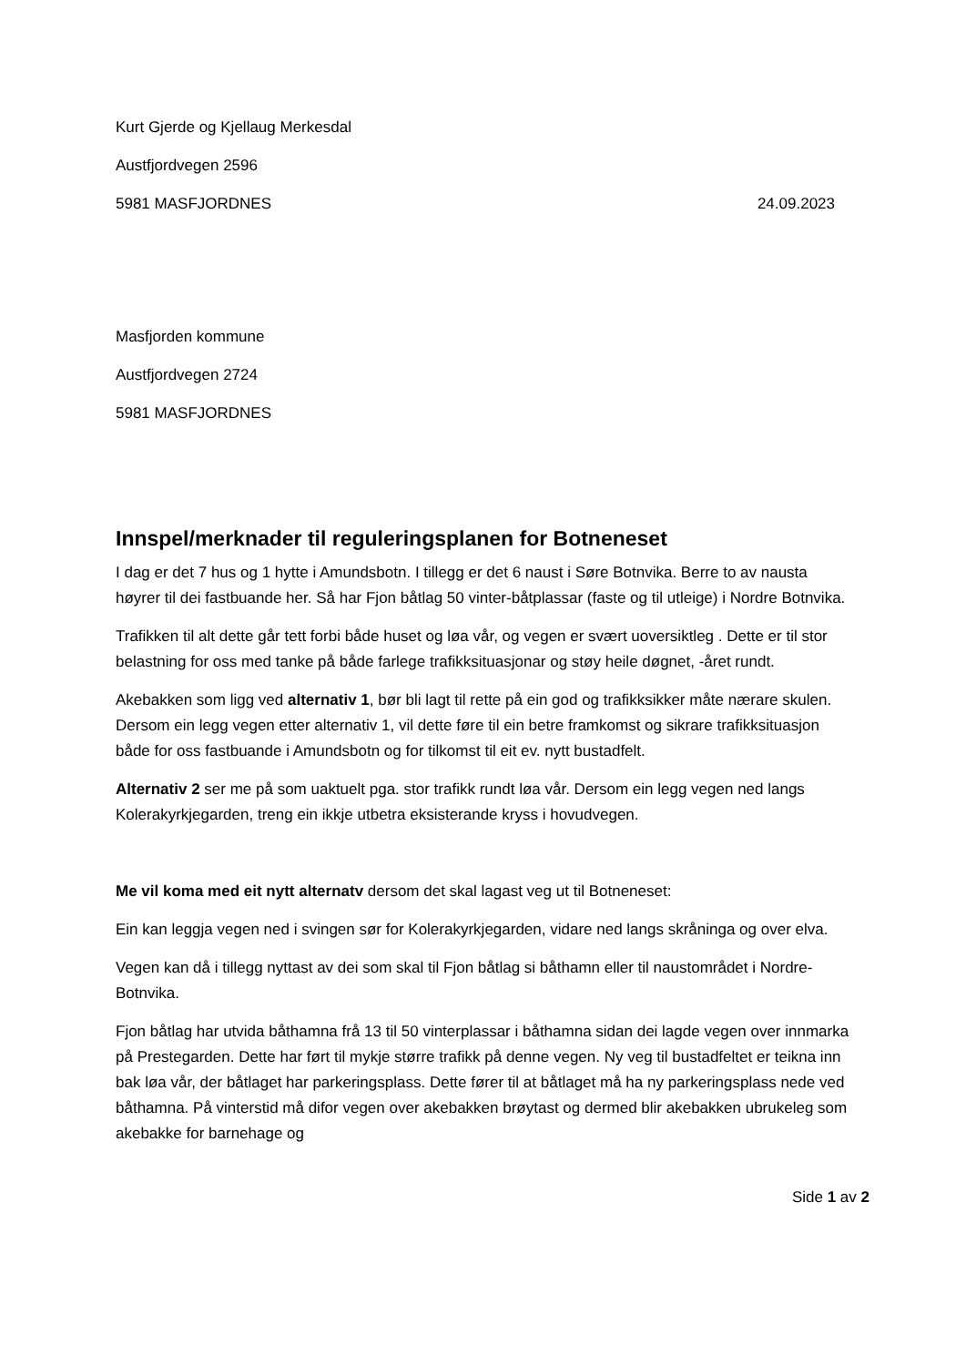Kurt Gjerde og Kjellaug Merkesdal
Austfjordvegen 2596
5981 MASFJORDNES 24.09.2023
Masfjorden kommune
Austfjordvegen 2724
5981 MASFJORDNES
Innspel/merknader til reguleringsplanen for Botneneset
I dag er det 7 hus og 1 hytte i Amundsbotn. I tillegg er det 6 naust i Søre Botnvika. Berre to av nausta høyrer til dei fastbuande her. Så har Fjon båtlag 50 vinter-båtplassar (faste og til utleige) i Nordre Botnvika.
Trafikken til alt dette går tett forbi både huset og løa vår, og vegen er svært uoversiktleg . Dette er til stor belastning for oss med tanke på både farlege trafikksituasjonar og støy heile døgnet, -året rundt.
Akebakken som ligg ved alternativ 1, bør bli lagt til rette på ein god og trafikksikker måte nærare skulen. Dersom ein legg vegen etter alternativ 1, vil dette føre til ein betre framkomst og sikrare trafikksituasjon både for oss fastbuande i Amundsbotn og for tilkomst til eit ev. nytt bustadfelt.
Alternativ 2 ser me på som uaktuelt pga. stor trafikk rundt løa vår. Dersom ein legg vegen ned langs Kolerakyrkjegarden, treng ein ikkje utbetra eksisterande kryss i hovudvegen.
Me vil koma med eit nytt alternatv dersom det skal lagast veg ut til Botneneset:
Ein kan leggja vegen ned i svingen sør for Kolerakyrkjegarden, vidare ned langs skråninga og over elva.
Vegen kan då i tillegg nyttast av dei som skal til Fjon båtlag si båthamn eller til naustområdet i Nordre-Botnvika.
Fjon båtlag har utvida båthamna frå 13 til 50 vinterplassar i båthamna sidan dei lagde vegen over innmarka på Prestegarden. Dette har ført til mykje større trafikk på denne vegen. Ny veg til bustadfeltet er teikna inn bak løa vår, der båtlaget har parkeringsplass. Dette fører til at båtlaget må ha ny parkeringsplass nede ved båthamna. På vinterstid må difor vegen over akebakken brøytast og dermed blir akebakken ubrukeleg som akebakke for barnehage og
Side 1 av 2